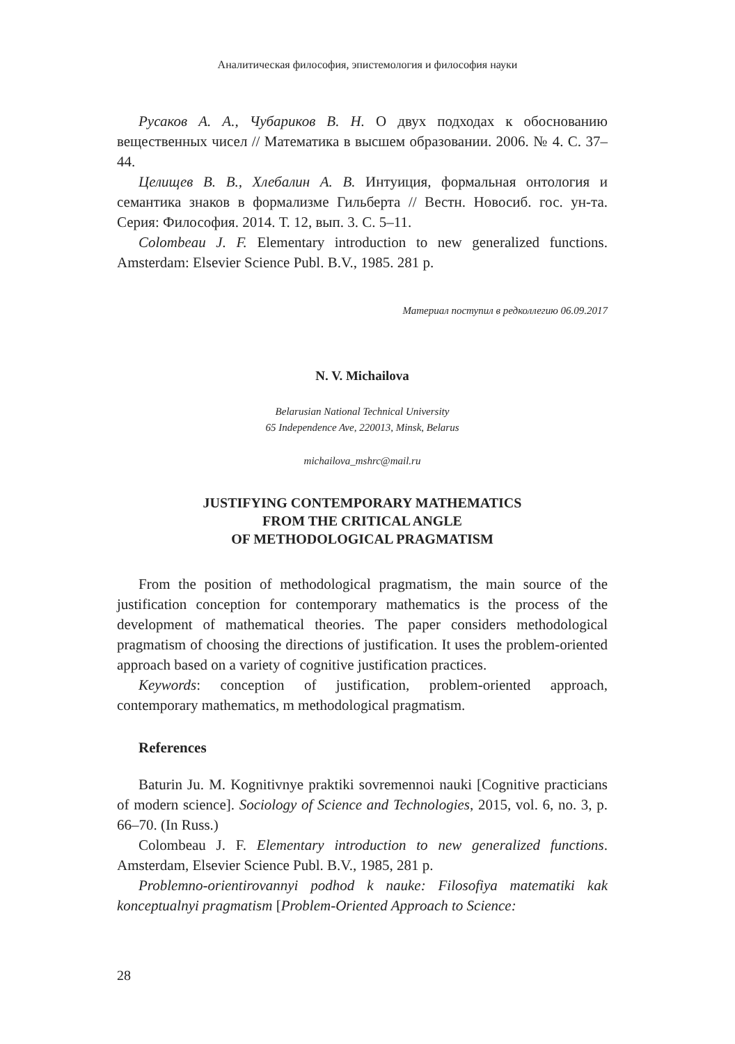Аналитическая философия, эпистемология и философия науки
Русаков А. А., Чубариков В. Н. О двух подходах к обоснованию вещественных чисел // Математика в высшем образовании. 2006. № 4. С. 37–44.
Целищев В. В., Хлебалин А. В. Интуиция, формальная онтология и семантика знаков в формализме Гильберта // Вестн. Новосиб. гос. ун-та. Серия: Философия. 2014. Т. 12, вып. 3. С. 5–11.
Colombeau J. F. Elementary introduction to new generalized functions. Amsterdam: Elsevier Science Publ. B.V., 1985. 281 p.
Материал поступил в редколлегию 06.09.2017
N. V. Michailova
Belarusian National Technical University
65 Independence Ave, 220013, Minsk, Belarus
michailova_mshrc@mail.ru
JUSTIFYING CONTEMPORARY MATHEMATICS
FROM THE CRITICAL ANGLE
OF METHODOLOGICAL PRAGMATISM
From the position of methodological pragmatism, the main source of the justification conception for contemporary mathematics is the process of the development of mathematical theories. The paper considers methodological pragmatism of choosing the directions of justification. It uses the problem-oriented approach based on a variety of cognitive justification practices.
Keywords: conception of justification, problem-oriented approach, contemporary mathematics, m methodological pragmatism.
References
Baturin Ju. M. Kognitivnye praktiki sovremennoi nauki [Cognitive practicians of modern science]. Sociology of Science and Technologies, 2015, vol. 6, no. 3, p. 66–70. (In Russ.)
Colombeau J. F. Elementary introduction to new generalized functions. Amsterdam, Elsevier Science Publ. B.V., 1985, 281 p.
Problemno-orientirovannyi podhod k nauke: Filosofiya matematiki kak konceptualnyi pragmatism [Problem-Oriented Approach to Science:
28